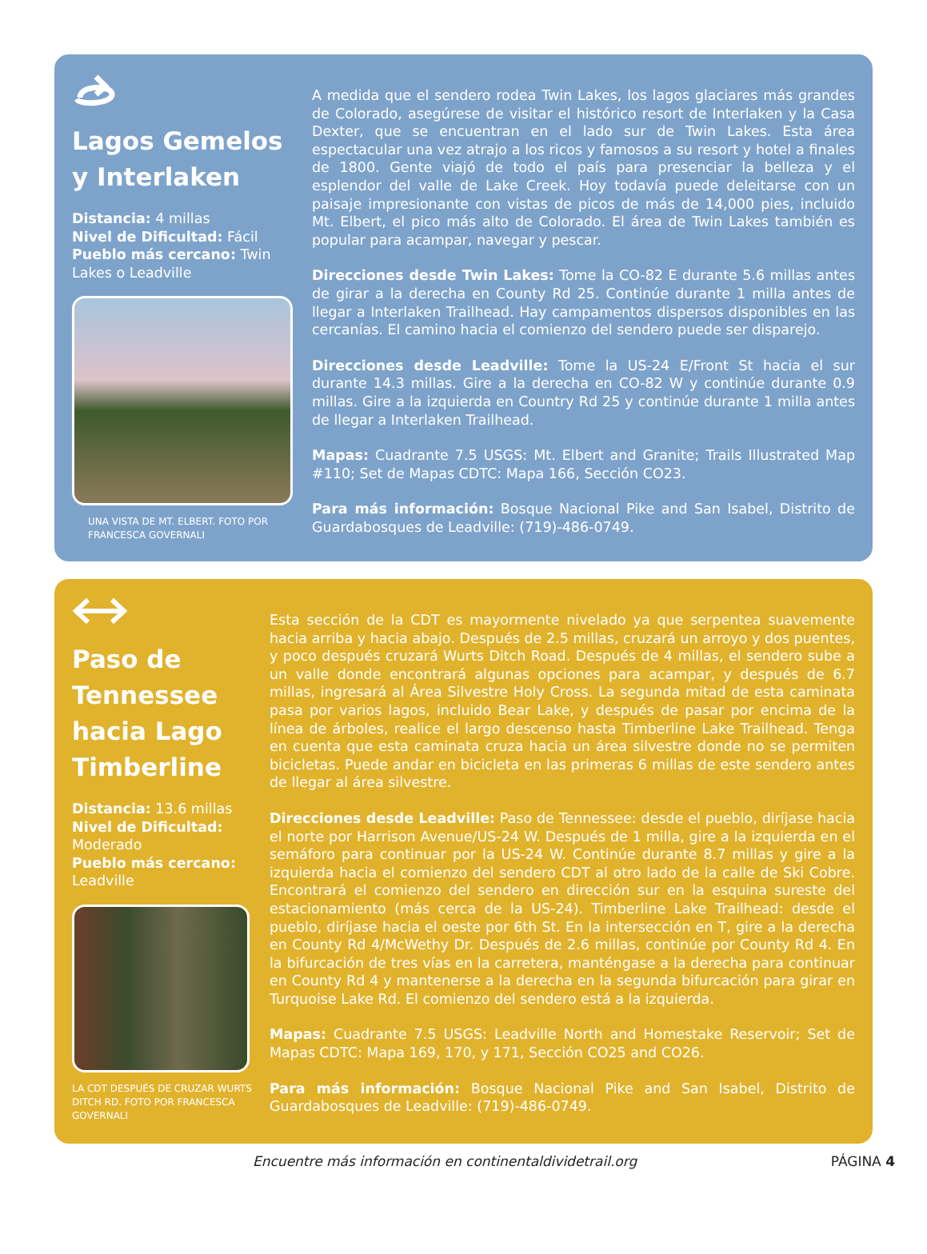Lagos Gemelos y Interlaken
Distancia: 4 millas
Nivel de Dificultad: Fácil
Pueblo más cercano: Twin Lakes o Leadville
UNA VISTA DE MT. ELBERT. FOTO POR FRANCESCA GOVERNALI
A medida que el sendero rodea Twin Lakes, los lagos glaciares más grandes de Colorado, asegúrese de visitar el histórico resort de Interlaken y la Casa Dexter, que se encuentran en el lado sur de Twin Lakes. Esta área espectacular una vez atrajo a los ricos y famosos a su resort y hotel a finales de 1800. Gente viajó de todo el país para presenciar la belleza y el esplendor del valle de Lake Creek. Hoy todavía puede deleitarse con un paisaje impresionante con vistas de picos de más de 14,000 pies, incluido Mt. Elbert, el pico más alto de Colorado. El área de Twin Lakes también es popular para acampar, navegar y pescar.
Direcciones desde Twin Lakes: Tome la CO-82 E durante 5.6 millas antes de girar a la derecha en County Rd 25. Continúe durante 1 milla antes de llegar a Interlaken Trailhead. Hay campamentos dispersos disponibles en las cercanías. El camino hacia el comienzo del sendero puede ser disparejo.
Direcciones desde Leadville: Tome la US-24 E/Front St hacia el sur durante 14.3 millas. Gire a la derecha en CO-82 W y continúe durante 0.9 millas. Gire a la izquierda en Country Rd 25 y continúe durante 1 milla antes de llegar a Interlaken Trailhead.
Mapas: Cuadrante 7.5 USGS: Mt. Elbert and Granite; Trails Illustrated Map #110; Set de Mapas CDTC: Mapa 166, Sección CO23.
Para más información: Bosque Nacional Pike and San Isabel, Distrito de Guardabosques de Leadville: (719)-486-0749.
Paso de Tennessee hacia Lago Timberline
Distancia: 13.6 millas
Nivel de Dificultad: Moderado
Pueblo más cercano: Leadville
LA CDT DESPUÉS DE CRUZAR WURTS DITCH RD. FOTO POR FRANCESCA GOVERNALI
Esta sección de la CDT es mayormente nivelado ya que serpentea suavemente hacia arriba y hacia abajo. Después de 2.5 millas, cruzará un arroyo y dos puentes, y poco después cruzará Wurts Ditch Road. Después de 4 millas, el sendero sube a un valle donde encontrará algunas opciones para acampar, y después de 6.7 millas, ingresará al Área Silvestre Holy Cross. La segunda mitad de esta caminata pasa por varios lagos, incluido Bear Lake, y después de pasar por encima de la línea de árboles, realice el largo descenso hasta Timberline Lake Trailhead. Tenga en cuenta que esta caminata cruza hacia un área silvestre donde no se permiten bicicletas. Puede andar en bicicleta en las primeras 6 millas de este sendero antes de llegar al área silvestre.
Direcciones desde Leadville: Paso de Tennessee: desde el pueblo, diríjase hacia el norte por Harrison Avenue/US-24 W. Después de 1 milla, gire a la izquierda en el semáforo para continuar por la US-24 W. Continúe durante 8.7 millas y gire a la izquierda hacia el comienzo del sendero CDT al otro lado de la calle de Ski Cobre. Encontrará el comienzo del sendero en dirección sur en la esquina sureste del estacionamiento (más cerca de la US-24). Timberline Lake Trailhead: desde el pueblo, diríjase hacia el oeste por 6th St. En la intersección en T, gire a la derecha en County Rd 4/McWethy Dr. Después de 2.6 millas, continúe por County Rd 4. En la bifurcación de tres vías en la carretera, manténgase a la derecha para continuar en County Rd 4 y mantenerse a la derecha en la segunda bifurcación para girar en Turquoise Lake Rd. El comienzo del sendero está a la izquierda.
Mapas: Cuadrante 7.5 USGS: Leadville North and Homestake Reservoir; Set de Mapas CDTC: Mapa 169, 170, y 171, Sección CO25 and CO26.
Para más información: Bosque Nacional Pike and San Isabel, Distrito de Guardabosques de Leadville: (719)-486-0749.
Encuentre más información en continentaldividetrail.org PÁGINA 4